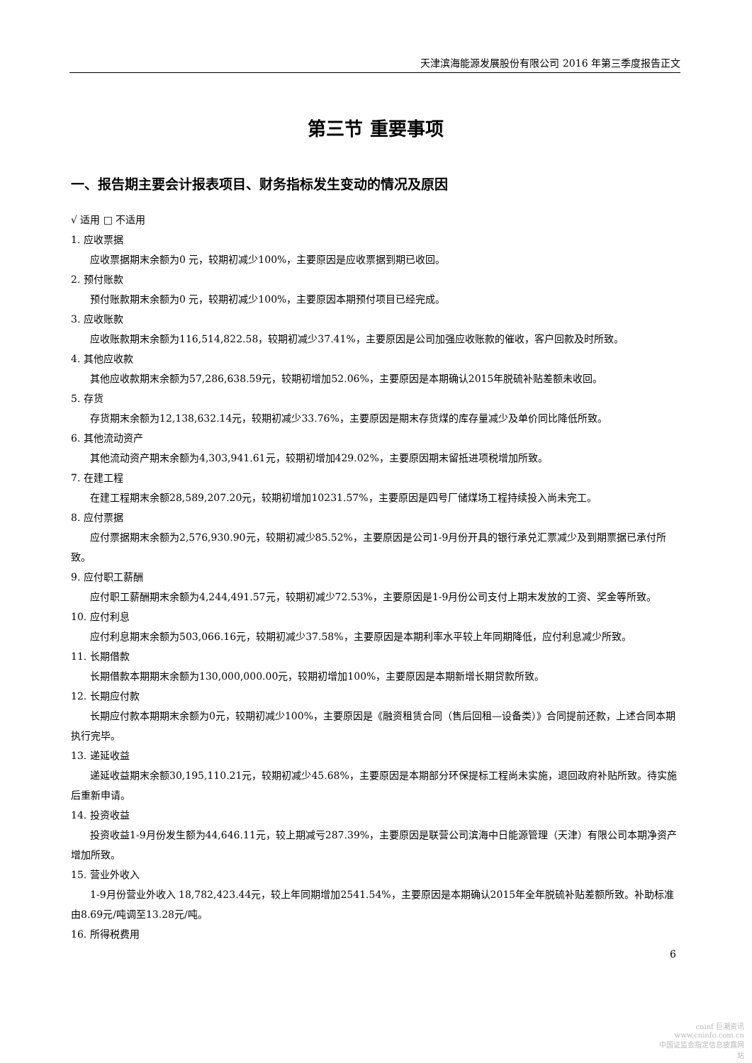天津滨海能源发展股份有限公司 2016 年第三季度报告正文
第三节 重要事项
一、报告期主要会计报表项目、财务指标发生变动的情况及原因
√ 适用 □ 不适用
1. 应收票据
应收票据期末余额为0 元，较期初减少100%，主要原因是应收票据到期已收回。
2. 预付账款
预付账款期末余额为0 元，较期初减少100%，主要原因本期预付项目已经完成。
3. 应收账款
应收账款期末余额为116,514,822.58，较期初减少37.41%，主要原因是公司加强应收账款的催收，客户回款及时所致。
4. 其他应收款
其他应收款期末余额为57,286,638.59元，较期初增加52.06%，主要原因是本期确认2015年脱硫补贴差额未收回。
5. 存货
存货期末余额为12,138,632.14元，较期初减少33.76%，主要原因是期末存货煤的库存量减少及单价同比降低所致。
6. 其他流动资产
其他流动资产期末余额为4,303,941.61元，较期初增加429.02%，主要原因期末留抵进项税增加所致。
7. 在建工程
在建工程期末余额28,589,207.20元，较期初增加10231.57%，主要原因是四号厂储煤场工程持续投入尚未完工。
8. 应付票据
应付票据期末余额为2,576,930.90元，较期初减少85.52%，主要原因是公司1-9月份开具的银行承兑汇票减少及到期票据已承付所致。
9. 应付职工薪酬
应付职工薪酬期末余额为4,244,491.57元，较期初减少72.53%，主要原因是1-9月份公司支付上期末发放的工资、奖金等所致。
10. 应付利息
应付利息期末余额为503,066.16元，较期初减少37.58%，主要原因是本期利率水平较上年同期降低，应付利息减少所致。
11. 长期借款
长期借款本期期末余额为130,000,000.00元，较期初增加100%，主要原因是本期新增长期贷款所致。
12. 长期应付款
长期应付款本期期末余额为0元，较期初减少100%，主要原因是《融资租赁合同（售后回租—设备类）》合同提前还款，上述合同本期执行完毕。
13. 递延收益
递延收益期末余额30,195,110.21元，较期初减少45.68%，主要原因是本期部分环保提标工程尚未实施，退回政府补贴所致。待实施后重新申请。
14. 投资收益
投资收益1-9月份发生额为44,646.11元，较上期减亏287.39%，主要原因是联营公司滨海中日能源管理（天津）有限公司本期净资产增加所致。
15. 营业外收入
1-9月份营业外收入 18,782,423.44元，较上年同期增加2541.54%，主要原因是本期确认2015年全年脱硫补贴差额所致。补助标准由8.69元/吨调至13.28元/吨。
16. 所得税费用
6
cninf 巨潮资讯
www.cninfo.com.cn
中国证监会指定信息披露网站